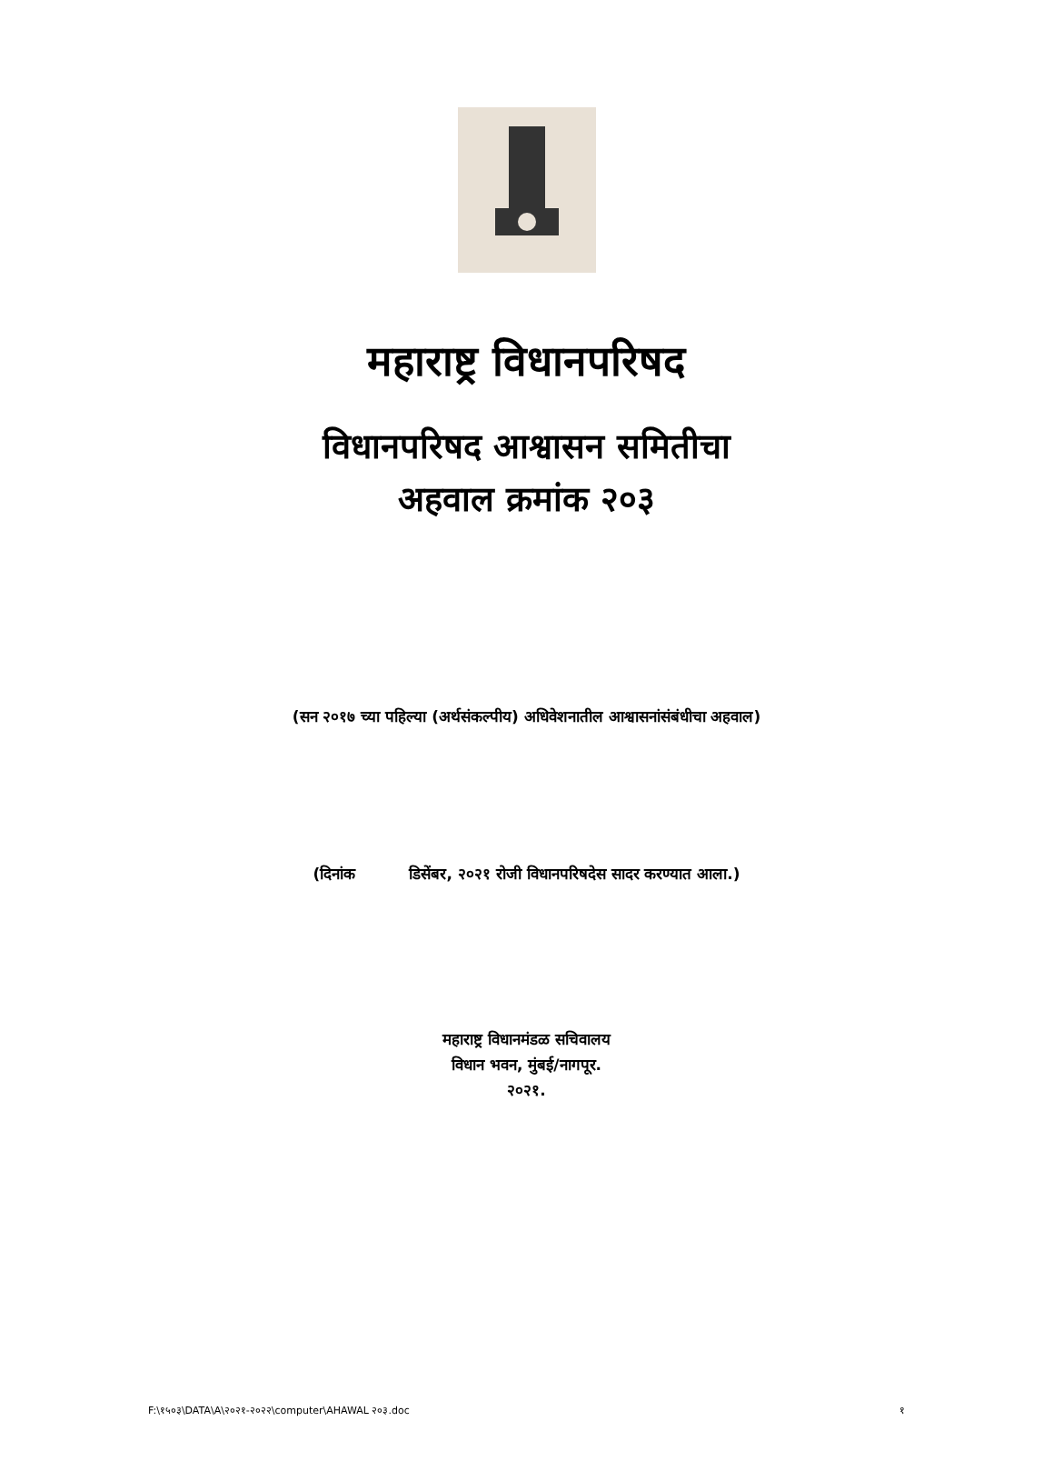महाराष्ट्र विधानपरिषद
विधानपरिषद आश्वासन समितीचा
अहवाल क्रमांक २०३
(सन २०१७ च्या पहिल्या (अर्थसंकल्पीय) अधिवेशनातील आश्वासनांसंबंधीचा अहवाल)
(दिनांक डिसेंबर, २०२१ रोजी विधानपरिषदेस सादर करण्यात आला.)
महाराष्ट्र विधानमंडळ सचिवालय
विधान भवन, मुंबई/नागपूर.
२०२१.
F:\१५०३\DATA\A\२०२१-२०२२\computer\AHAWAL २०३.doc १